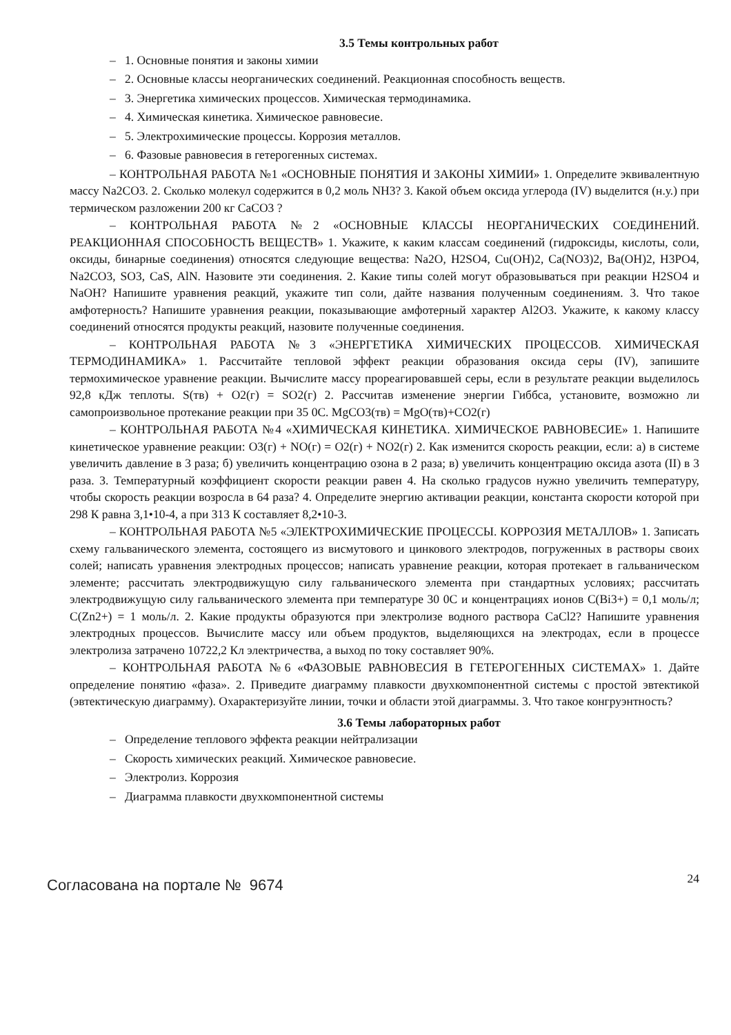3.5 Темы контрольных работ
– 1. Основные понятия и законы химии
– 2. Основные классы неорганических соединений. Реакционная способность веществ.
– 3. Энергетика химических процессов. Химическая термодинамика.
– 4. Химическая кинетика. Химическое равновесие.
– 5. Электрохимические процессы. Коррозия металлов.
– 6. Фазовые равновесия в гетерогенных системах.
– КОНТРОЛЬНАЯ РАБОТА №1 «ОСНОВНЫЕ ПОНЯТИЯ И ЗАКОНЫ ХИМИИ» 1. Определите эквивалентную массу Na2CO3. 2. Сколько молекул содержится в 0,2 моль NH3? 3. Какой объем оксида углерода (IV) выделится (н.у.) при термическом разложении 200 кг CaCO3 ?
– КОНТРОЛЬНАЯ РАБОТА №2 «ОСНОВНЫЕ КЛАССЫ НЕОРГАНИЧЕСКИХ СОЕДИНЕНИЙ. РЕАКЦИОННАЯ СПОСОБНОСТЬ ВЕЩЕСТВ» 1. Укажите, к каким классам соединений (гидроксиды, кислоты, соли, оксиды, бинарные соединения) относятся следующие вещества: Na2O, H2SO4, Cu(OH)2, Ca(NO3)2, Ba(OH)2, H3PO4, Na2CO3, SO3, CaS, AlN. Назовите эти соединения. 2. Какие типы солей могут образовываться при реакции H2SO4 и NaOH? Напишите уравнения реакций, укажите тип соли, дайте названия полученным соединениям. 3. Что такое амфотерность? Напишите уравнения реакции, показывающие амфотерный характер Al2O3. Укажите, к какому классу соединений относятся продукты реакций, назовите полученные соединения.
– КОНТРОЛЬНАЯ РАБОТА №3 «ЭНЕРГЕТИКА ХИМИЧЕСКИХ ПРОЦЕССОВ. ХИМИЧЕСКАЯ ТЕРМОДИНАМИКА» 1. Рассчитайте тепловой эффект реакции образования оксида серы (IV), запишите термохимическое уравнение реакции. Вычислите массу прореагировавшей серы, если в результате реакции выделилось 92,8 кДж теплоты. S(тв) + O2(г) = SO2(г) 2. Рассчитав изменение энергии Гиббса, установите, возможно ли самопроизвольное протекание реакции при 35 0С. MgCO3(тв) = MgO(тв)+CO2(г)
– КОНТРОЛЬНАЯ РАБОТА №4 «ХИМИЧЕСКАЯ КИНЕТИКА. ХИМИЧЕСКОЕ РАВНОВЕСИЕ» 1. Напишите кинетическое уравнение реакции: O3(г) + NO(г) = O2(г) + NO2(г) 2. Как изменится скорость реакции, если: а) в системе увеличить давление в 3 раза; б) увеличить концентрацию озона в 2 раза; в) увеличить концентрацию оксида азота (II) в 3 раза. 3. Температурный коэффициент скорости реакции равен 4. На сколько градусов нужно увеличить температуру, чтобы скорость реакции возросла в 64 раза? 4. Определите энергию активации реакции, константа скорости которой при 298 К равна 3,1•10-4, а при 313 К составляет 8,2•10-3.
– КОНТРОЛЬНАЯ РАБОТА №5 «ЭЛЕКТРОХИМИЧЕСКИЕ ПРОЦЕССЫ. КОРРОЗИЯ МЕТАЛЛОВ» 1. Записать схему гальванического элемента, состоящего из висмутового и цинкового электродов, погруженных в растворы своих солей; написать уравнения электродных процессов; написать уравнение реакции, которая протекает в гальваническом элементе; рассчитать электродвижущую силу гальванического элемента при стандартных условиях; рассчитать электродвижущую силу гальванического элемента при температуре 30 0С и концентрациях ионов С(Bi3+) = 0,1 моль/л; С(Zn2+) = 1 моль/л. 2. Какие продукты образуются при электролизе водного раствора CaCl2? Напишите уравнения электродных процессов. Вычислите массу или объем продуктов, выделяющихся на электродах, если в процессе электролиза затрачено 10722,2 Кл электричества, а выход по току составляет 90%.
– КОНТРОЛЬНАЯ РАБОТА №6 «ФАЗОВЫЕ РАВНОВЕСИЯ В ГЕТЕРОГЕННЫХ СИСТЕМАХ» 1. Дайте определение понятию «фаза». 2. Приведите диаграмму плавкости двухкомпонентной системы с простой эвтектикой (эвтектическую диаграмму). Охарактеризуйте линии, точки и области этой диаграммы. 3. Что такое конгруэнтность?
3.6 Темы лабораторных работ
– Определение теплового эффекта реакции нейтрализации
– Скорость химических реакций. Химическое равновесие.
– Электролиз. Коррозия
– Диаграмма плавкости двухкомпонентной системы
Согласована на портале № 9674 24